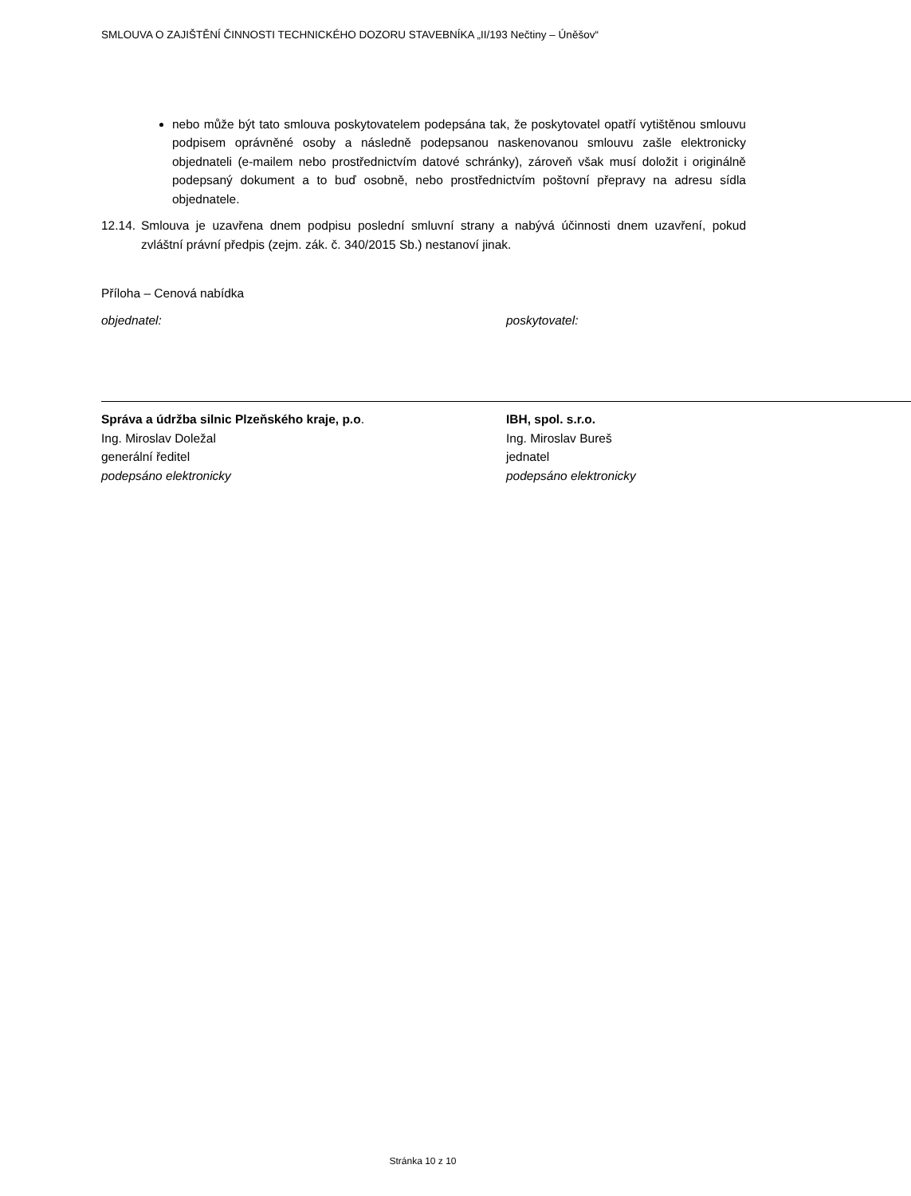SMLOUVA O ZAJIŠTĚNÍ ČINNOSTI TECHNICKÉHO DOZORU STAVEBNÍKA „II/193 Nečtiny – Úněšov“
nebo může být tato smlouva poskytovatelem podepsána tak, že poskytovatel opatří vytištěnou smlouvu podpisem oprávněné osoby a následně podepsanou naskenovanou smlouvu zašle elektronicky objednateli (e-mailem nebo prostřednictvím datové schránky), zároveň však musí doložit i originálně podepsaný dokument a to buď osobně, nebo prostřednictvím poštovní přepravy na adresu sídla objednatele.
12.14. Smlouva je uzavřena dnem podpisu poslední smluvní strany a nabývá účinnosti dnem uzavření, pokud zvláštní právní předpis (zejm. zák. č. 340/2015 Sb.) nestanoví jinak.
Příloha – Cenová nabídka
objednatel:
Správa a údržba silnic Plzeňského kraje, p.o.
Ing. Miroslav Doležal
generální ředitel
podepsáno elektronicky
poskytovatel:
IBH, spol. s.r.o.
Ing. Miroslav Bureš
jednatel
podepsáno elektronicky
Stránka 10 z 10